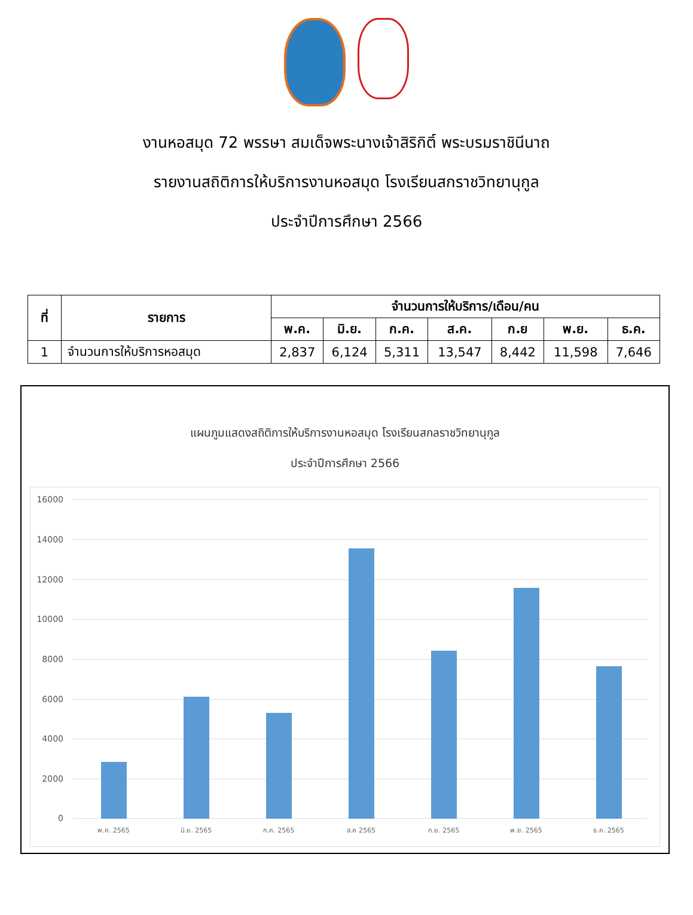งานหอสมุด 72 พรรษา สมเด็จพระนางเจ้าสิริกิติ์ พระบรมราชินีนาถ
รายงานสถิติการให้บริการงานหอสมุด โรงเรียนสกราชวิทยานุกูล
ประจำปีการศึกษา 2566
| ที่ | รายการ | จำนวนการให้บริการ/เดือน/คน | | | | | | |
| --- | --- | --- | --- | --- | --- | --- | --- | --- |
| | | พ.ค. | มิ.ย. | ก.ค. | ส.ค. | ก.ย | พ.ย. | ธ.ค. |
| 1 | จำนวนการให้บริการหอสมุด | 2,837 | 6,124 | 5,311 | 13,547 | 8,442 | 11,598 | 7,646 |
แผนภูมแสดงสถิติการให้บริการงานหอสมุด โรงเรียนสกลราชวิทยานุกูล
ประจำปีการศึกษา 2566
16000
14000
12000
10000
8000
6000
4000
2000
0
พ.ค. 2565 มิ.ย. 2565 ก.ค. 2565 ส.ค 2565 ก.ย. 2565 พ.ย. 2565 ธ.ค. 2565